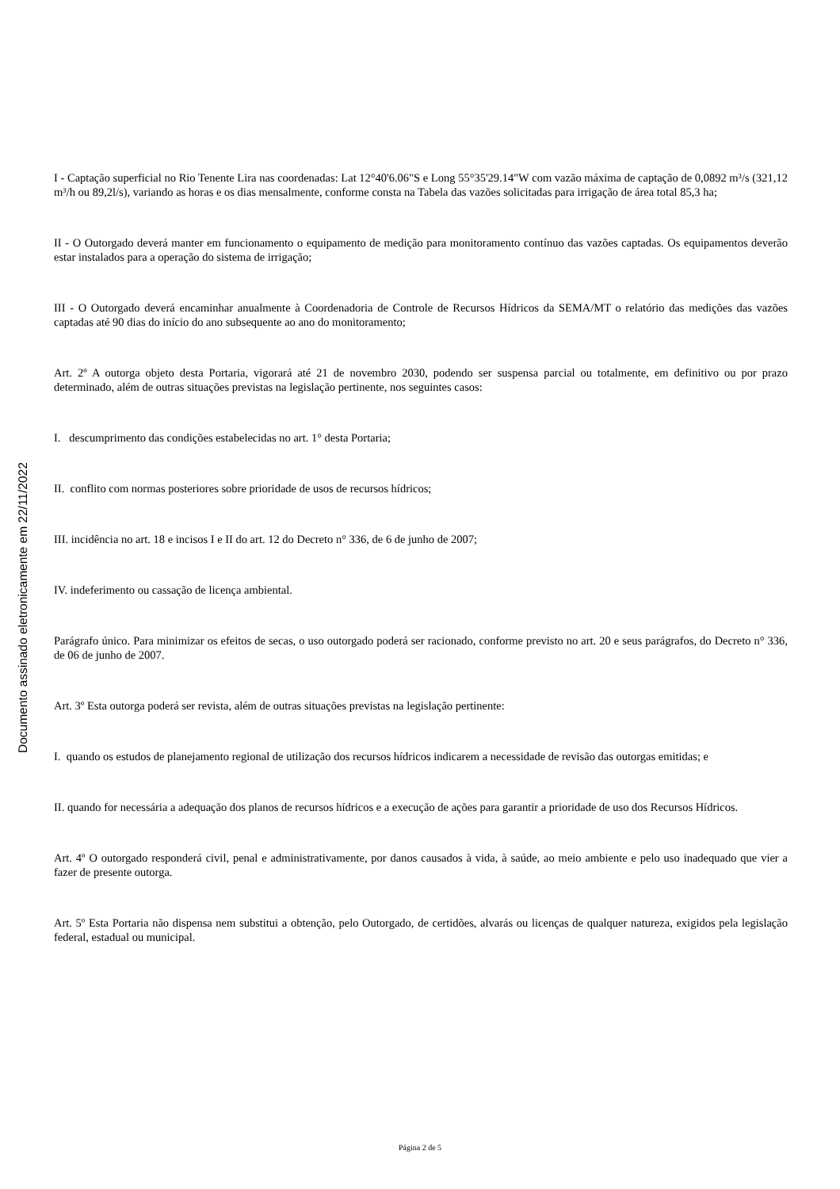I - Captação superficial no Rio Tenente Lira nas coordenadas: Lat 12°40'6.06"S e Long 55°35'29.14"W com vazão máxima de captação de 0,0892 m³/s (321,12 m³/h ou 89,2l/s), variando as horas e os dias mensalmente, conforme consta na Tabela das vazões solicitadas para irrigação de área total 85,3 ha;
II - O Outorgado deverá manter em funcionamento o equipamento de medição para monitoramento contínuo das vazões captadas. Os equipamentos deverão estar instalados para a operação do sistema de irrigação;
III - O Outorgado deverá encaminhar anualmente à Coordenadoria de Controle de Recursos Hídricos da SEMA/MT o relatório das medições das vazões captadas até 90 dias do início do ano subsequente ao ano do monitoramento;
Art. 2º A outorga objeto desta Portaria, vigorará até 21 de novembro 2030, podendo ser suspensa parcial ou totalmente, em definitivo ou por prazo determinado, além de outras situações previstas na legislação pertinente, nos seguintes casos:
I. descumprimento das condições estabelecidas no art. 1° desta Portaria;
II. conflito com normas posteriores sobre prioridade de usos de recursos hídricos;
III. incidência no art. 18 e incisos I e II do art. 12 do Decreto n° 336, de 6 de junho de 2007;
IV. indeferimento ou cassação de licença ambiental.
Parágrafo único. Para minimizar os efeitos de secas, o uso outorgado poderá ser racionado, conforme previsto no art. 20 e seus parágrafos, do Decreto n° 336, de 06 de junho de 2007.
Art. 3º Esta outorga poderá ser revista, além de outras situações previstas na legislação pertinente:
I. quando os estudos de planejamento regional de utilização dos recursos hídricos indicarem a necessidade de revisão das outorgas emitidas; e
II. quando for necessária a adequação dos planos de recursos hídricos e a execução de ações para garantir a prioridade de uso dos Recursos Hídricos.
Art. 4º O outorgado responderá civil, penal e administrativamente, por danos causados à vida, à saúde, ao meio ambiente e pelo uso inadequado que vier a fazer de presente outorga.
Art. 5º Esta Portaria não dispensa nem substitui a obtenção, pelo Outorgado, de certidões, alvarás ou licenças de qualquer natureza, exigidos pela legislação federal, estadual ou municipal.
Documento assinado eletronicamente em 22/11/2022
Página 2 de 5